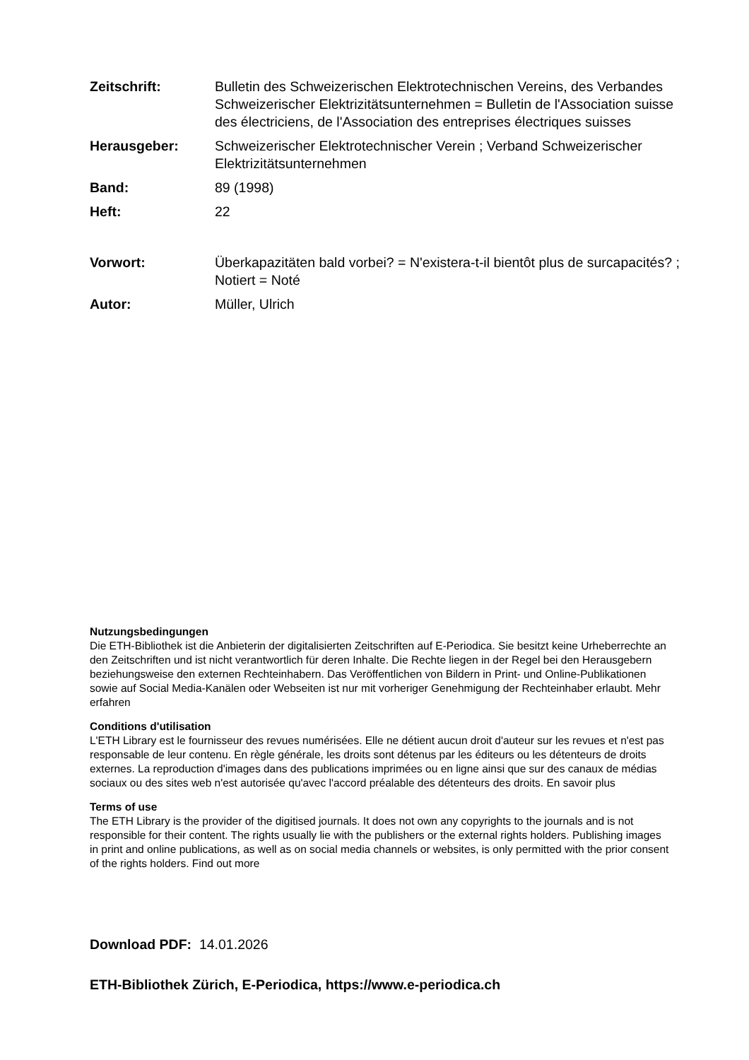Zeitschrift: Bulletin des Schweizerischen Elektrotechnischen Vereins, des Verbandes Schweizerischer Elektrizitätsunternehmen = Bulletin de l'Association suisse des électriciens, de l'Association des entreprises électriques suisses
Herausgeber: Schweizerischer Elektrotechnischer Verein ; Verband Schweizerischer Elektrizitätsunternehmen
Band: 89 (1998)
Heft: 22
Vorwort: Überkapazitäten bald vorbei? = N'existera-t-il bientôt plus de surcapacités? ; Notiert = Noté
Autor: Müller, Ulrich
Nutzungsbedingungen
Die ETH-Bibliothek ist die Anbieterin der digitalisierten Zeitschriften auf E-Periodica. Sie besitzt keine Urheberrechte an den Zeitschriften und ist nicht verantwortlich für deren Inhalte. Die Rechte liegen in der Regel bei den Herausgebern beziehungsweise den externen Rechteinhabern. Das Veröffentlichen von Bildern in Print- und Online-Publikationen sowie auf Social Media-Kanälen oder Webseiten ist nur mit vorheriger Genehmigung der Rechteinhaber erlaubt. Mehr erfahren
Conditions d'utilisation
L'ETH Library est le fournisseur des revues numérisées. Elle ne détient aucun droit d'auteur sur les revues et n'est pas responsable de leur contenu. En règle générale, les droits sont détenus par les éditeurs ou les détenteurs de droits externes. La reproduction d'images dans des publications imprimées ou en ligne ainsi que sur des canaux de médias sociaux ou des sites web n'est autorisée qu'avec l'accord préalable des détenteurs des droits. En savoir plus
Terms of use
The ETH Library is the provider of the digitised journals. It does not own any copyrights to the journals and is not responsible for their content. The rights usually lie with the publishers or the external rights holders. Publishing images in print and online publications, as well as on social media channels or websites, is only permitted with the prior consent of the rights holders. Find out more
Download PDF: 14.01.2026
ETH-Bibliothek Zürich, E-Periodica, https://www.e-periodica.ch